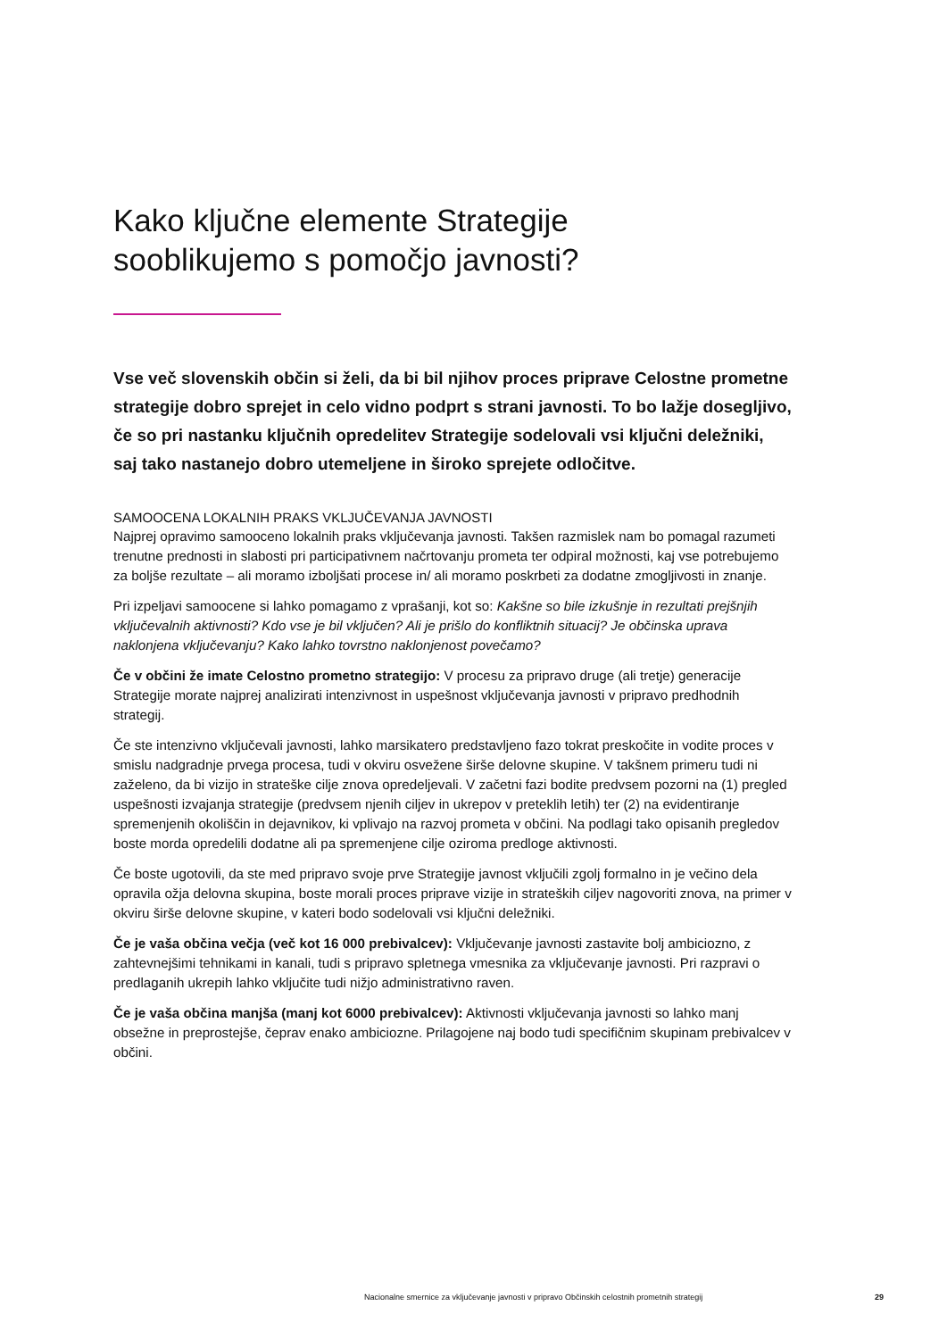Kako ključne elemente Strategije
sooblikujemo s pomočjo javnosti?
Vse več slovenskih občin si želi, da bi bil njihov proces priprave Celostne prometne strategije dobro sprejet in celo vidno podprt s strani javnosti. To bo lažje dosegljivo, če so pri nastanku ključnih opredelitev Strategije sodelovali vsi ključni deležniki, saj tako nastanejo dobro utemeljene in široko sprejete odločitve.
SAMOOCENA LOKALNIH PRAKS VKLJUČEVANJA JAVNOSTI
Najprej opravimo samooceno lokalnih praks vključevanja javnosti. Takšen razmislek nam bo pomagal razumeti trenutne prednosti in slabosti pri participativnem načrtovanju prometa ter odpiral možnosti, kaj vse potrebujemo za boljše rezultate – ali moramo izboljšati procese in/ ali moramo poskrbeti za dodatne zmogljivosti in znanje.
Pri izpeljavi samoocene si lahko pomagamo z vprašanji, kot so: Kakšne so bile izkušnje in rezultati prejšnjih vključevalnih aktivnosti? Kdo vse je bil vključen? Ali je prišlo do konfliktnih situacij? Je občinska uprava naklonjena vključevanju? Kako lahko tovrstno naklonjenost povečamo?
Če v občini že imate Celostno prometno strategijo: V procesu za pripravo druge (ali tretje) generacije Strategije morate najprej analizirati intenzivnost in uspešnost vključevanja javnosti v pripravo predhodnih strategij.
Če ste intenzivno vključevali javnosti, lahko marsikatero predstavljeno fazo tokrat preskočite in vodite proces v smislu nadgradnje prvega procesa, tudi v okviru osvežene širše delovne skupine. V takšnem primeru tudi ni zaželeno, da bi vizijo in strateške cilje znova opredeljevali. V začetni fazi bodite predvsem pozorni na (1) pregled uspešnosti izvajanja strategije (predvsem njenih ciljev in ukrepov v preteklih letih) ter (2) na evidentiranje spremenjenih okoliščin in dejavnikov, ki vplivajo na razvoj prometa v občini. Na podlagi tako opisanih pregledov boste morda opredelili dodatne ali pa spremenjene cilje oziroma predloge aktivnosti.
Če boste ugotovili, da ste med pripravo svoje prve Strategije javnost vključili zgolj formalno in je večino dela opravila ožja delovna skupina, boste morali proces priprave vizije in strateških ciljev nagovoriti znova, na primer v okviru širše delovne skupine, v kateri bodo sodelovali vsi ključni deležniki.
Če je vaša občina večja (več kot 16 000 prebivalcev): Vključevanje javnosti zastavite bolj ambiciozno, z zahtevnejšimi tehnikami in kanali, tudi s pripravo spletnega vmesnika za vključevanje javnosti. Pri razpravi o predlaganih ukrepih lahko vključite tudi nižjo administrativno raven.
Če je vaša občina manjša (manj kot 6000 prebivalcev): Aktivnosti vključevanja javnosti so lahko manj obsežne in preprostejše, čeprav enako ambiciozne. Prilagojene naj bodo tudi specifičnim skupinam prebivalcev v občini.
Nacionalne smernice za vključevanje javnosti v pripravo Občinskih celostnih prometnih strategij 29